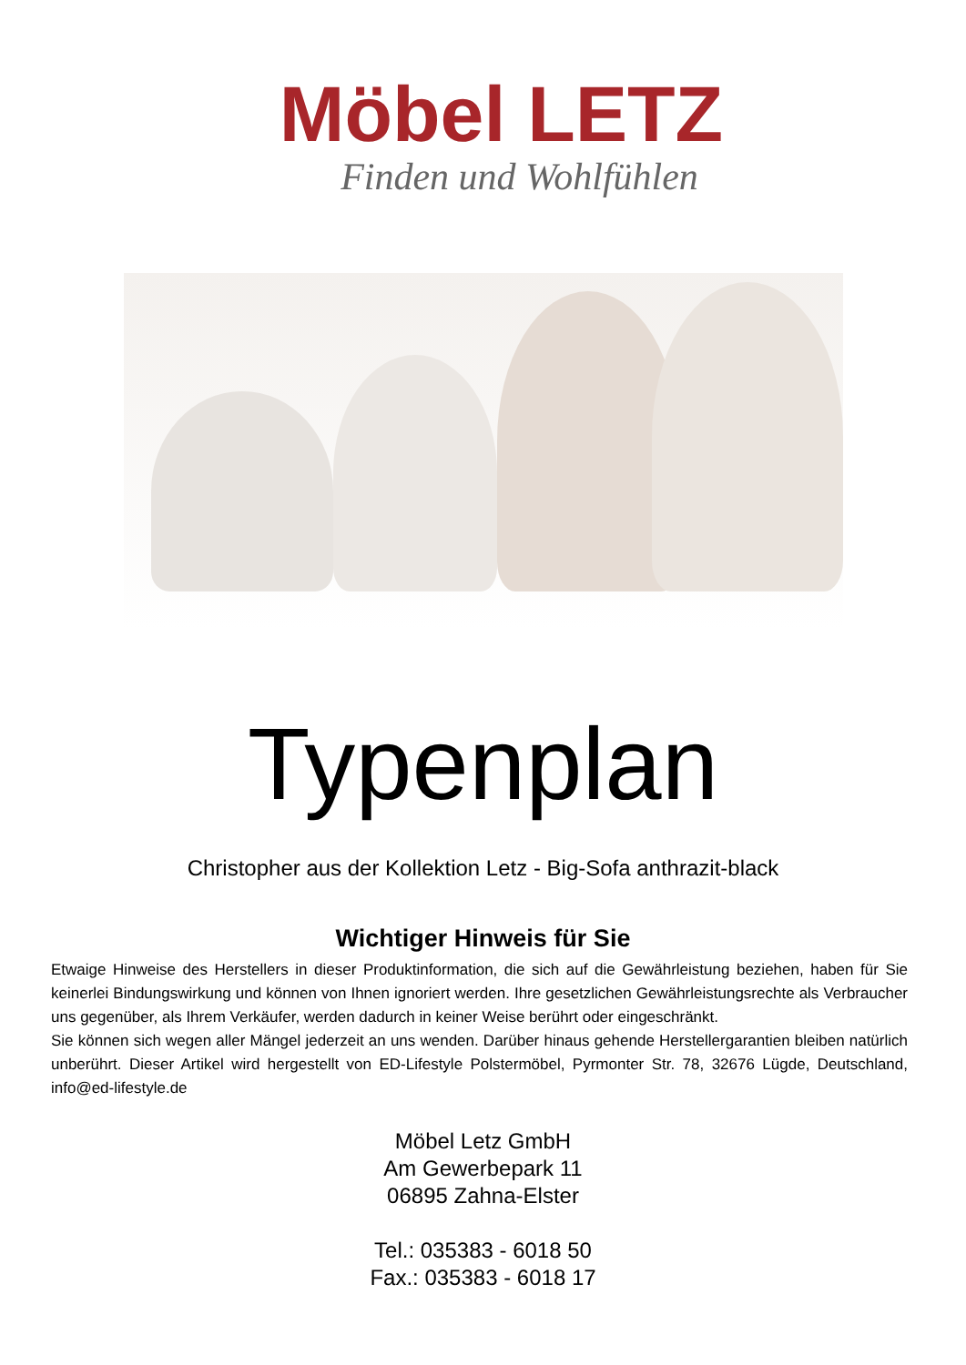Möbel LETZ
Finden und Wohlfühlen
Typenplan
Christopher aus der Kollektion Letz - Big-Sofa anthrazit-black
Wichtiger Hinweis für Sie
Etwaige Hinweise des Herstellers in dieser Produktinformation, die sich auf die Gewährleistung beziehen, haben für Sie keinerlei Bindungswirkung und können von Ihnen ignoriert werden. Ihre gesetzlichen Gewährleistungsrechte als Verbraucher uns gegenüber, als Ihrem Verkäufer, werden dadurch in keiner Weise berührt oder eingeschränkt.
Sie können sich wegen aller Mängel jederzeit an uns wenden. Darüber hinaus gehende Herstellergarantien bleiben natürlich unberührt. Dieser Artikel wird hergestellt von ED-Lifestyle Polstermöbel, Pyrmonter Str. 78, 32676 Lügde, Deutschland, info@ed-lifestyle.de
Möbel Letz GmbH
Am Gewerbepark 11
06895 Zahna-Elster
Tel.: 035383 - 6018 50
Fax.: 035383 - 6018 17